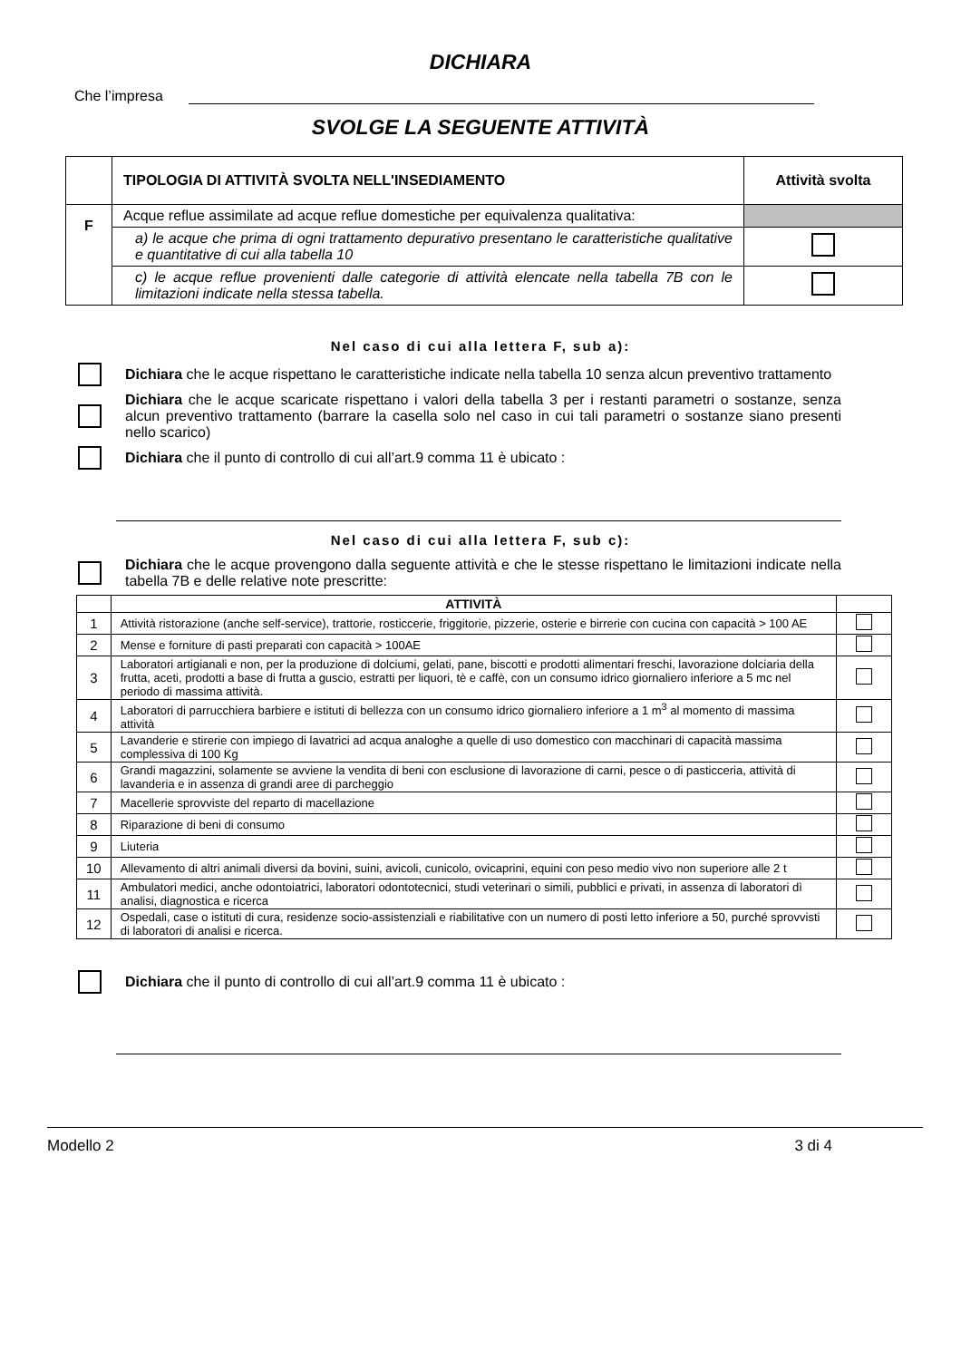DICHIARA
Che l’impresa
SVOLGE LA SEGUENTE ATTIVITÀ
| | TIPOLOGIA DI ATTIVITÀ SVOLTA NELL'INSEDIAMENTO | Attività svolta |
| --- | --- | --- |
| F | Acque reflue assimilate ad acque reflue domestiche per equivalenza qualitativa: | |
| | a) le acque che prima di ogni trattamento depurativo presentano le caratteristiche qualitative e quantitative di cui alla tabella 10 | |
| | c) le acque reflue provenienti dalle categorie di attività elencate nella tabella 7B con le limitazioni indicate nella stessa tabella. | |
Nel caso di cui alla lettera F, sub a):
Dichiara che le acque rispettano le caratteristiche indicate nella tabella 10 senza alcun preventivo trattamento
Dichiara che le acque scaricate rispettano i valori della tabella 3 per i restanti parametri o sostanze, senza alcun preventivo trattamento (barrare la casella solo nel caso in cui tali parametri o sostanze siano presenti nello scarico)
Dichiara che il punto di controllo di cui all’art.9 comma 11 è ubicato :
Nel caso di cui alla lettera F, sub c):
Dichiara che le acque provengono dalla seguente attività e che le stesse rispettano le limitazioni indicate nella tabella 7B e delle relative note prescritte:
| | ATTIVITÀ | |
| --- | --- | --- |
| 1 | Attività ristorazione (anche self-service), trattorie, rosticcerie, friggitorie, pizzerie, osterie e birrerie con cucina con capacità > 100 AE | |
| 2 | Mense e forniture di pasti preparati con capacità > 100AE | |
| 3 | Laboratori artigianali e non, per la produzione di dolciumi, gelati, pane, biscotti e prodotti alimentari freschi, lavorazione dolciaria della frutta, aceti, prodotti a base di frutta a guscio, estratti per liquori, tè e caffè, con un consumo idrico giornaliero inferiore a 5 mc nel periodo di massima attività. | |
| 4 | Laboratori di parrucchiera barbiere e istituti di bellezza con un consumo idrico giornaliero inferiore a 1 m<sup>3</sup> al momento di massima attività | |
| 5 | Lavanderie e stirerie con impiego di lavatrici ad acqua analoghe a quelle di uso domestico con macchinari di capacità massima complessiva di 100 Kg | |
| 6 | Grandi magazzini, solamente se avviene la vendita di beni con esclusione di lavorazione di carni, pesce o di pasticceria, attività di lavanderia e in assenza di grandi aree di parcheggio | |
| 7 | Macellerie sprovviste del reparto di macellazione | |
| 8 | Riparazione di beni di consumo | |
| 9 | Liuteria | |
| 10 | Allevamento di altri animali diversi da bovini, suini, avicoli, cunicolo, ovicaprini, equini con peso medio vivo non superiore alle 2 t | |
| 11 | Ambulatori medici, anche odontoiatrici, laboratori odontotecnici, studi veterinari o simili, pubblici e privati, in assenza di laboratori dì analisi, diagnostica e ricerca | |
| 12 | Ospedali, case o istituti di cura, residenze socio-assistenziali e riabilitative con un numero di posti letto inferiore a 50, purché sprovvisti di laboratori di analisi e ricerca. | |
Dichiara che il punto di controllo di cui all’art.9 comma 11 è ubicato :
Modello 2 3 di 4